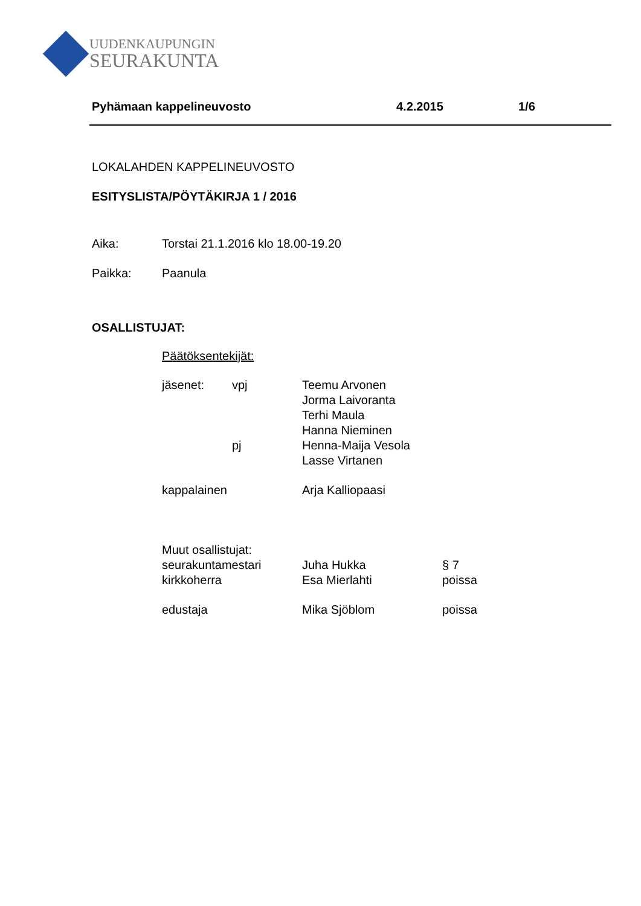UUDENKAUPUNGIN
SEURAKUNTA
Pyhämaan kappelineuvosto 4.2.2015 1/6
LOKALAHDEN KAPPELINEUVOSTO
ESITYSLISTA/PÖYTÄKIRJA 1 / 2016
Aika: Torstai 21.1.2016 klo 18.00-19.20
Paikka: Paanula
OSALLISTUJAT:
Päätöksentekijät:
jäsenet: vpj Teemu Arvonen
Jorma Laivoranta
Terhi Maula
Hanna Nieminen
pj Henna-Maija Vesola
Lasse Virtanen
kappalainen Arja Kalliopaasi
Muut osallistujat:
seurakuntamestari Juha Hukka § 7
kirkkoherra Esa Mierlahti poissa
edustaja Mika Sjöblom poissa